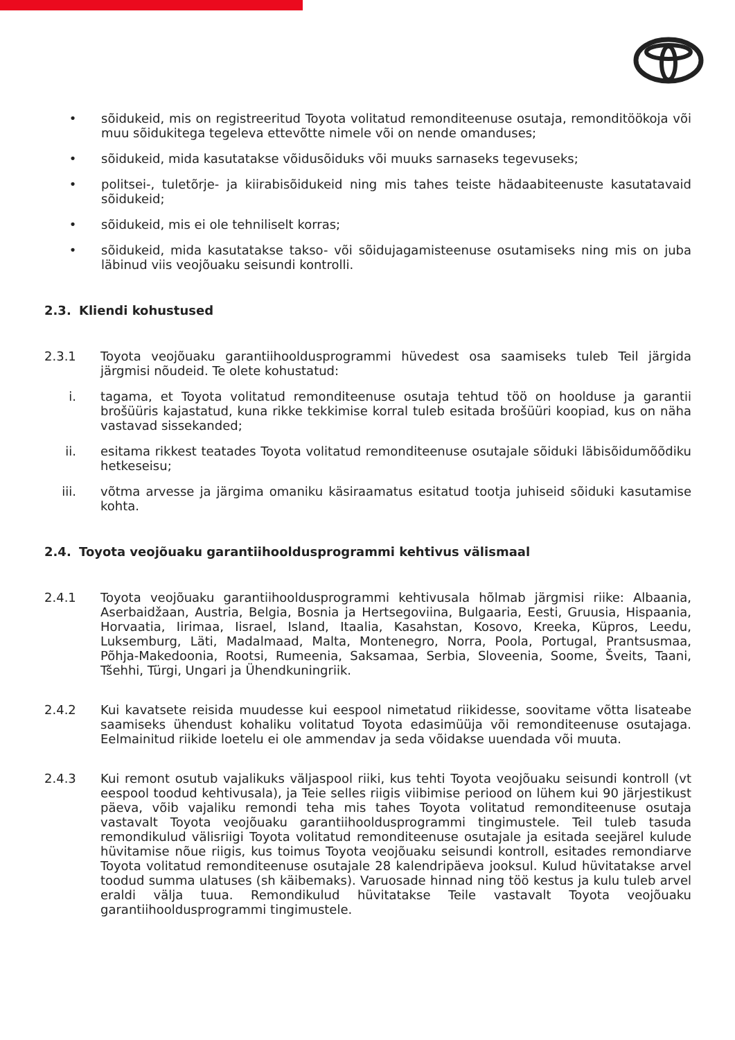• sõidukeid, mis on registreeritud Toyota volitatud remonditeenuse osutaja, remonditöökoja või muu sõidukitega tegeleva ettevõtte nimele või on nende omanduses;
• sõidukeid, mida kasutatakse võidusõiduks või muuks sarnaseks tegevuseks;
• politsei-, tuletõrje- ja kiirabisõidukeid ning mis tahes teiste hädaabiteenuste kasutatavaid sõidukeid;
• sõidukeid, mis ei ole tehniliselt korras;
• sõidukeid, mida kasutatakse takso- või sõidujagamisteenuse osutamiseks ning mis on juba läbinud viis veojõuaku seisundi kontrolli.
2.3. Kliendi kohustused
2.3.1 Toyota veojõuaku garantiihooldusprogrammi hüvedest osa saamiseks tuleb Teil järgida järgmisi nõudeid. Te olete kohustatud:
i. tagama, et Toyota volitatud remonditeenuse osutaja tehtud töö on hoolduse ja garantii brošüüris kajastatud, kuna rikke tekkimise korral tuleb esitada brošüüri koopiad, kus on näha vastavad sissekanded;
ii. esitama rikkest teatades Toyota volitatud remonditeenuse osutajale sõiduki läbisõidumõõdiku hetkeseisu;
iii. võtma arvesse ja järgima omaniku käsiraamatus esitatud tootja juhiseid sõiduki kasutamise kohta.
2.4. Toyota veojõuaku garantiihooldusprogrammi kehtivus välismaal
2.4.1 Toyota veojõuaku garantiihooldusprogrammi kehtivusala hõlmab järgmisi riike: Albaania, Aserbaidžaan, Austria, Belgia, Bosnia ja Hertsegoviina, Bulgaaria, Eesti, Gruusia, Hispaania, Horvaatia, Iirimaa, Iisrael, Island, Itaalia, Kasahstan, Kosovo, Kreeka, Küpros, Leedu, Luksemburg, Läti, Madalmaad, Malta, Montenegro, Norra, Poola, Portugal, Prantsusmaa, Põhja-Makedoonia, Rootsi, Rumeenia, Saksamaa, Serbia, Sloveenia, Soome, Šveits, Taani, Tšehhi, Türgi, Ungari ja Ühendkuningriik.
2.4.2 Kui kavatsete reisida muudesse kui eespool nimetatud riikidesse, soovitame võtta lisateabe saamiseks ühendust kohaliku volitatud Toyota edasimüüja või remonditeenuse osutajaga. Eelmainitud riikide loetelu ei ole ammendav ja seda võidakse uuendada või muuta.
2.4.3 Kui remont osutub vajalikuks väljaspool riiki, kus tehti Toyota veojõuaku seisundi kontroll (vt eespool toodud kehtivusala), ja Teie selles riigis viibimise periood on lühem kui 90 järjestikust päeva, võib vajaliku remondi teha mis tahes Toyota volitatud remonditeenuse osutaja vastavalt Toyota veojõuaku garantiihooldusprogrammi tingimustele. Teil tuleb tasuda remondikulud välisriigi Toyota volitatud remonditeenuse osutajale ja esitada seejärel kulude hüvitamise nõue riigis, kus toimus Toyota veojõuaku seisundi kontroll, esitades remondiarve Toyota volitatud remonditeenuse osutajale 28 kalendripäeva jooksul. Kulud hüvitatakse arvel toodud summa ulatuses (sh käibemaks). Varuosade hinnad ning töö kestus ja kulu tuleb arvel eraldi välja tuua. Remondikulud hüvitatakse Teile vastavalt Toyota veojõuaku garantiihooldusprogrammi tingimustele.